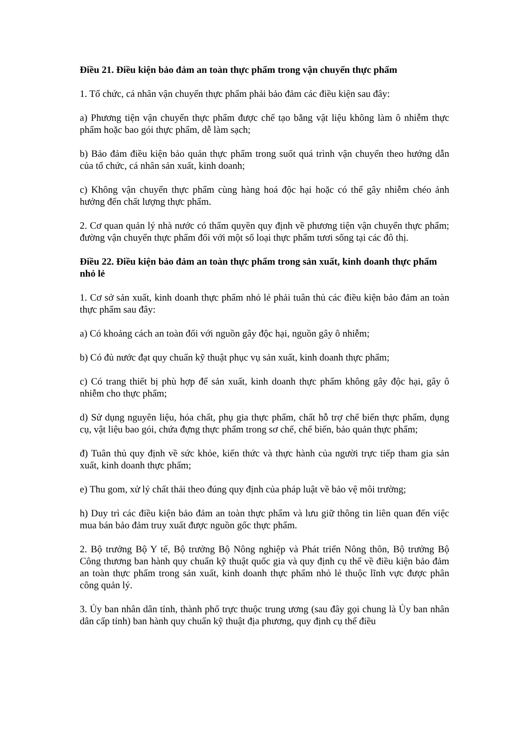Điều 21. Điều kiện bảo đảm an toàn thực phẩm trong vận chuyển thực phẩm
1. Tổ chức, cá nhân vận chuyển thực phẩm phải bảo đảm các điều kiện sau đây:
a) Phương tiện vận chuyển thực phẩm được chế tạo bằng vật liệu không làm ô nhiễm thực phẩm hoặc bao gói thực phẩm, dễ làm sạch;
b) Bảo đảm điều kiện bảo quản thực phẩm trong suốt quá trình vận chuyển theo hướng dẫn của tổ chức, cá nhân sản xuất, kinh doanh;
c) Không vận chuyển thực phẩm cùng hàng hoá độc hại hoặc có thể gây nhiễm chéo ảnh hưởng đến chất lượng thực phẩm.
2. Cơ quan quản lý nhà nước có thẩm quyền quy định về phương tiện vận chuyển thực phẩm; đường vận chuyển thực phẩm đối với một số loại thực phẩm tươi sống tại các đô thị.
Điều 22. Điều kiện bảo đảm an toàn thực phẩm trong sản xuất, kinh doanh thực phẩm nhỏ lẻ
1. Cơ sở sản xuất, kinh doanh thực phẩm nhỏ lẻ phải tuân thủ các điều kiện bảo đảm an toàn thực phẩm sau đây:
a) Có khoảng cách an toàn đối với nguồn gây độc hại, nguồn gây ô nhiễm;
b) Có đủ nước đạt quy chuẩn kỹ thuật phục vụ sản xuất, kinh doanh thực phẩm;
c) Có trang thiết bị phù hợp để sản xuất, kinh doanh thực phẩm không gây độc hại, gây ô nhiễm cho thực phẩm;
d) Sử dụng nguyên liệu, hóa chất, phụ gia thực phẩm, chất hỗ trợ chế biến thực phẩm, dụng cụ, vật liệu bao gói, chứa đựng thực phẩm trong sơ chế, chế biến, bảo quản thực phẩm;
đ) Tuân thủ quy định về sức khỏe, kiến thức và thực hành của người trực tiếp tham gia sản xuất, kinh doanh thực phẩm;
e) Thu gom, xử lý chất thải theo đúng quy định của pháp luật về bảo vệ môi trường;
h) Duy trì các điều kiện bảo đảm an toàn thực phẩm và lưu giữ thông tin liên quan đến việc mua bán bảo đảm truy xuất được nguồn gốc thực phẩm.
2. Bộ trưởng Bộ Y tế, Bộ trưởng Bộ Nông nghiệp và Phát triển Nông thôn, Bộ trưởng Bộ Công thương ban hành quy chuẩn kỹ thuật quốc gia và quy định cụ thể về điều kiện bảo đảm an toàn thực phẩm trong sản xuất, kinh doanh thực phẩm nhỏ lẻ thuộc lĩnh vực được phân công quản lý.
3. Ủy ban nhân dân tỉnh, thành phố trực thuộc trung ương (sau đây gọi chung là Ủy ban nhân dân cấp tỉnh) ban hành quy chuẩn kỹ thuật địa phương, quy định cụ thể điều